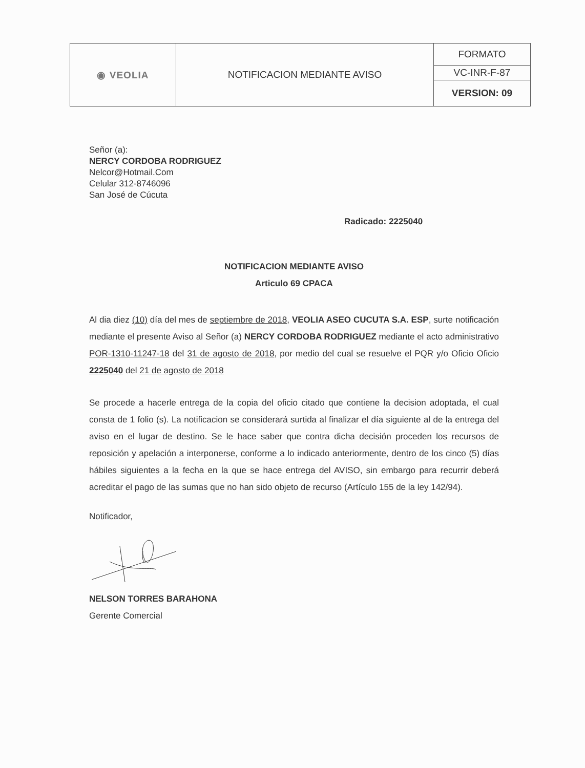| ◉ VEOLIA | NOTIFICACION MEDIANTE AVISO | FORMATO |
| | | VC-INR-F-87 |
| | | VERSION: 09 |
Señor (a):
NERCY CORDOBA RODRIGUEZ
Nelcor@Hotmail.Com
Celular 312-8746096
San José de Cúcuta
Radicado: 2225040
NOTIFICACION MEDIANTE AVISO
Articulo 69 CPACA
Al dia diez (10) día del mes de septiembre de 2018, VEOLIA ASEO CUCUTA S.A. ESP, surte notificación mediante el presente Aviso al Señor (a) NERCY CORDOBA RODRIGUEZ mediante el acto administrativo POR-1310-11247-18 del 31 de agosto de 2018, por medio del cual se resuelve el PQR y/o Oficio Oficio 2225040 del 21 de agosto de 2018
Se procede a hacerle entrega de la copia del oficio citado que contiene la decision adoptada, el cual consta de 1 folio (s). La notificacion se considerará surtida al finalizar el día siguiente al de la entrega del aviso en el lugar de destino. Se le hace saber que contra dicha decisión proceden los recursos de reposición y apelación a interponerse, conforme a lo indicado anteriormente, dentro de los cinco (5) días hábiles siguientes a la fecha en la que se hace entrega del AVISO, sin embargo para recurrir deberá acreditar el pago de las sumas que no han sido objeto de recurso (Artículo 155 de la ley 142/94).
Notificador,
NELSON TORRES BARAHONA
Gerente Comercial